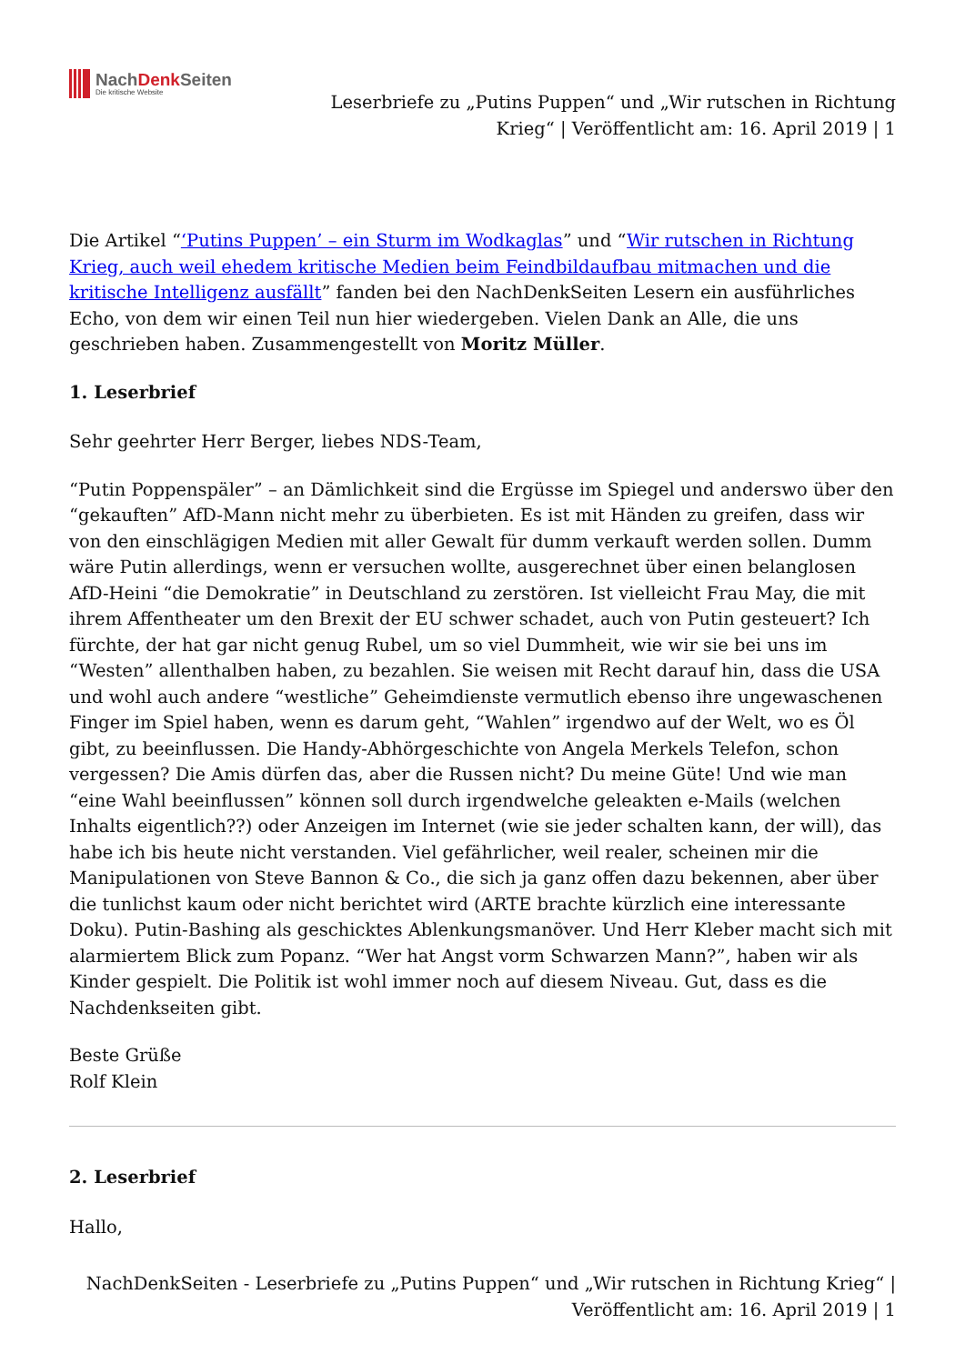NachDenk Seiten
Die kritische Website
Leserbriefe zu „Putins Puppen“ und „Wir rutschen in Richtung
Krieg“ | Veröffentlicht am: 16. April 2019 | 1
Die Artikel “‘Putins Puppen’ – ein Sturm im Wodkaglas” und “Wir rutschen in Richtung Krieg, auch weil ehedem kritische Medien beim Feindbildaufbau mitmachen und die kritische Intelligenz ausfällt” fanden bei den NachDenkSeiten Lesern ein ausführliches Echo, von dem wir einen Teil nun hier wiedergeben. Vielen Dank an Alle, die uns geschrieben haben. Zusammengestellt von Moritz Müller.
1. Leserbrief
Sehr geehrter Herr Berger, liebes NDS-Team,
“Putin Poppenspäler” – an Dämlichkeit sind die Ergüsse im Spiegel und anderswo über den “gekauften” AfD-Mann nicht mehr zu überbieten. Es ist mit Händen zu greifen, dass wir von den einschlägigen Medien mit aller Gewalt für dumm verkauft werden sollen. Dumm wäre Putin allerdings, wenn er versuchen wollte, ausgerechnet über einen belanglosen AfD-Heini “die Demokratie” in Deutschland zu zerstören. Ist vielleicht Frau May, die mit ihrem Affentheater um den Brexit der EU schwer schadet, auch von Putin gesteuert? Ich fürchte, der hat gar nicht genug Rubel, um so viel Dummheit, wie wir sie bei uns im “Westen” allenthalben haben, zu bezahlen. Sie weisen mit Recht darauf hin, dass die USA und wohl auch andere “westliche” Geheimdienste vermutlich ebenso ihre ungewaschenen Finger im Spiel haben, wenn es darum geht, “Wahlen” irgendwo auf der Welt, wo es Öl gibt, zu beeinflussen. Die Handy-Abhörgeschichte von Angela Merkels Telefon, schon vergessen? Die Amis dürfen das, aber die Russen nicht? Du meine Güte! Und wie man “eine Wahl beeinflussen” können soll durch irgendwelche geleakten e-Mails (welchen Inhalts eigentlich??) oder Anzeigen im Internet (wie sie jeder schalten kann, der will), das habe ich bis heute nicht verstanden. Viel gefährlicher, weil realer, scheinen mir die Manipulationen von Steve Bannon & Co., die sich ja ganz offen dazu bekennen, aber über die tunlichst kaum oder nicht berichtet wird (ARTE brachte kürzlich eine interessante Doku). Putin-Bashing als geschicktes Ablenkungsmanöver. Und Herr Kleber macht sich mit alarmiertem Blick zum Popanz. “Wer hat Angst vorm Schwarzen Mann?”, haben wir als Kinder gespielt. Die Politik ist wohl immer noch auf diesem Niveau. Gut, dass es die Nachdenkseiten gibt.
Beste Grüße
Rolf Klein
2. Leserbrief
Hallo,
NachDenkSeiten - Leserbriefe zu „Putins Puppen“ und „Wir rutschen in Richtung Krieg“ |
Veröffentlicht am: 16. April 2019 | 1